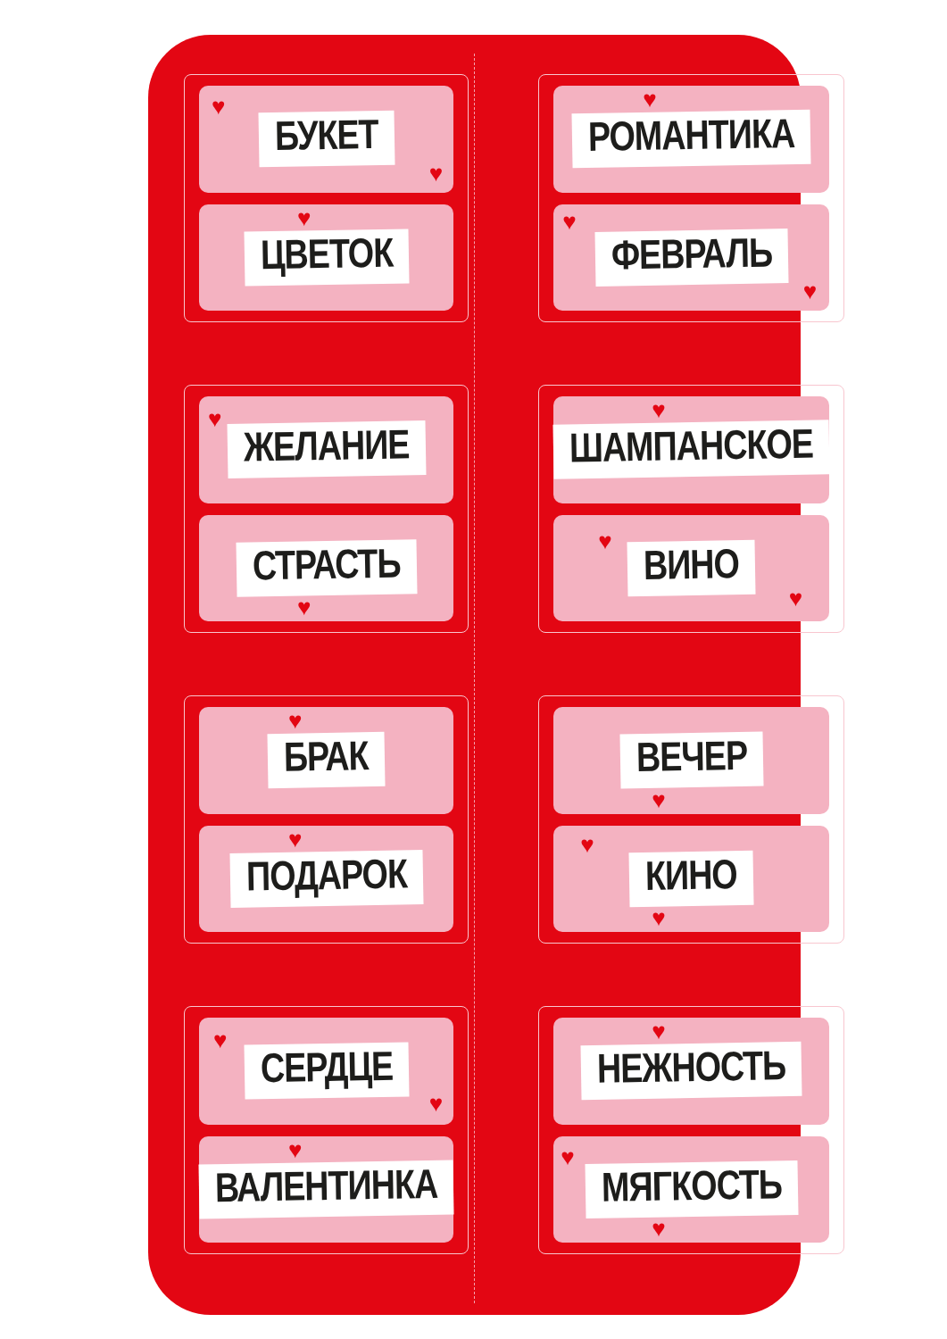♥
БУКЕТ
♥
♥
ЦВЕТОК
♥
РОМАНТИКА
♥
ФЕВРАЛЬ
♥
♥
ЖЕЛАНИЕ
СТРАСТЬ
♥
♥
ШАМПАНСКОЕ
♥
ВИНО
♥
♥
БРАК
♥
ПОДАРОК
ВЕЧЕР
♥
♥
КИНО
♥
♥
СЕРДЦЕ
♥
♥
ВАЛЕНТИНКА
♥
НЕЖНОСТЬ
♥
МЯГКОСТЬ
♥